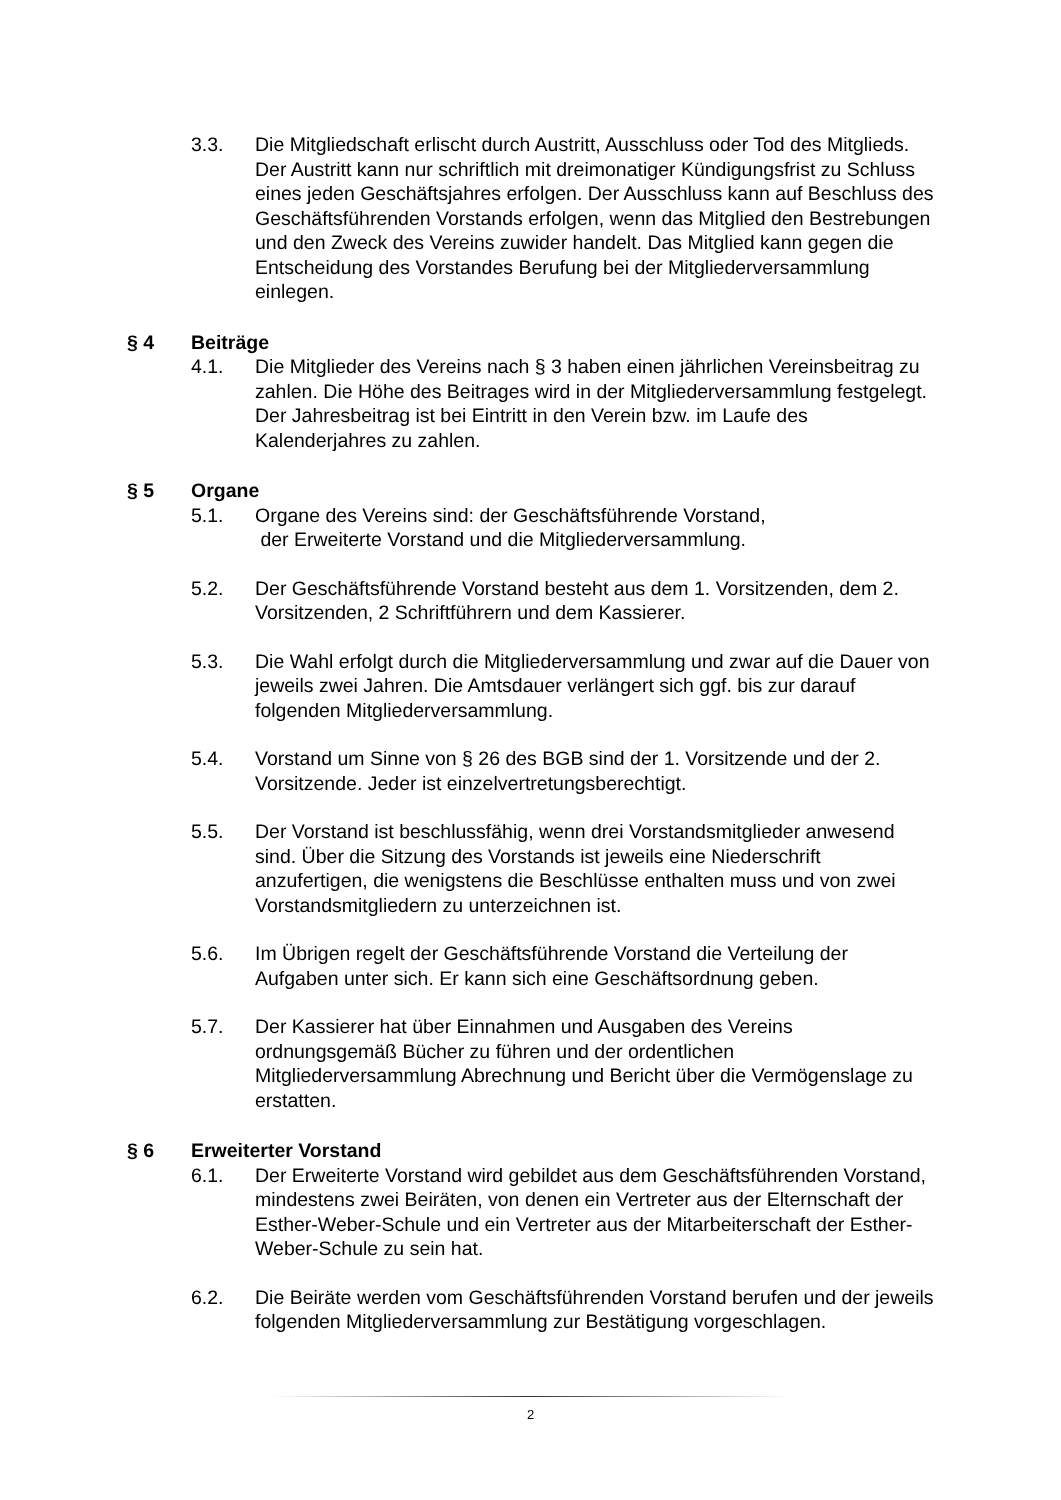3.3. Die Mitgliedschaft erlischt durch Austritt, Ausschluss oder Tod des Mitglieds. Der Austritt kann nur schriftlich mit dreimonatiger Kündigungsfrist zu Schluss eines jeden Geschäftsjahres erfolgen. Der Ausschluss kann auf Beschluss des Geschäftsführenden Vorstands erfolgen, wenn das Mitglied den Bestrebungen und den Zweck des Vereins zuwider handelt. Das Mitglied kann gegen die Entscheidung des Vorstandes Berufung bei der Mitgliederversammlung einlegen.
§ 4 Beiträge
4.1. Die Mitglieder des Vereins nach § 3 haben einen jährlichen Vereinsbeitrag zu zahlen. Die Höhe des Beitrages wird in der Mitgliederversammlung festgelegt. Der Jahresbeitrag ist bei Eintritt in den Verein bzw. im Laufe des Kalenderjahres zu zahlen.
§ 5 Organe
5.1. Organe des Vereins sind: der Geschäftsführende Vorstand,
der Erweiterte Vorstand und die Mitgliederversammlung.
5.2. Der Geschäftsführende Vorstand besteht aus dem 1. Vorsitzenden, dem 2. Vorsitzenden, 2 Schriftführern und dem Kassierer.
5.3. Die Wahl erfolgt durch die Mitgliederversammlung und zwar auf die Dauer von jeweils zwei Jahren. Die Amtsdauer verlängert sich ggf. bis zur darauf folgenden Mitgliederversammlung.
5.4. Vorstand um Sinne von § 26 des BGB sind der 1. Vorsitzende und der 2. Vorsitzende. Jeder ist einzelvertretungsberechtigt.
5.5. Der Vorstand ist beschlussfähig, wenn drei Vorstandsmitglieder anwesend sind. Über die Sitzung des Vorstands ist jeweils eine Niederschrift anzufertigen, die wenigstens die Beschlüsse enthalten muss und von zwei Vorstandsmitgliedern zu unterzeichnen ist.
5.6. Im Übrigen regelt der Geschäftsführende Vorstand die Verteilung der Aufgaben unter sich. Er kann sich eine Geschäftsordnung geben.
5.7. Der Kassierer hat über Einnahmen und Ausgaben des Vereins ordnungsgemäß Bücher zu führen und der ordentlichen Mitgliederversammlung Abrechnung und Bericht über die Vermögenslage zu erstatten.
§ 6 Erweiterter Vorstand
6.1. Der Erweiterte Vorstand wird gebildet aus dem Geschäftsführenden Vorstand, mindestens zwei Beiräten, von denen ein Vertreter aus der Elternschaft der Esther-Weber-Schule und ein Vertreter aus der Mitarbeiterschaft der Esther-Weber-Schule zu sein hat.
6.2. Die Beiräte werden vom Geschäftsführenden Vorstand berufen und der jeweils folgenden Mitgliederversammlung zur Bestätigung vorgeschlagen.
2